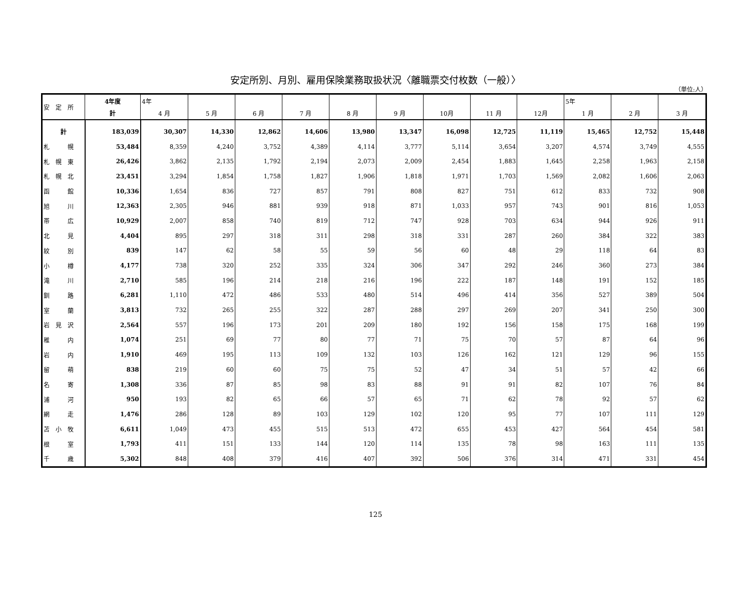安定所別、月別、雇用保険業務取扱状況〈離職票交付枚数（一般）〉
（単位:人）
| 安 定 所 | 4年度 | 4年 | | | | | | | | | 5年 | | |
| --- | --- | --- | --- | --- | --- | --- | --- | --- | --- | --- | --- | --- | --- |
| | 計 | 4 月 | 5 月 | 6 月 | 7 月 | 8 月 | 9 月 | 10月 | 11 月 | 12月 | 1 月 | 2 月 | 3 月 |
| 計 | 183,039 | 30,307 | 14,330 | 12,862 | 14,606 | 13,980 | 13,347 | 16,098 | 12,725 | 11,119 | 15,465 | 12,752 | 15,448 |
| 札 幌 | 53,484 | 8,359 | 4,240 | 3,752 | 4,389 | 4,114 | 3,777 | 5,114 | 3,654 | 3,207 | 4,574 | 3,749 | 4,555 |
| 札 幌 東 | 26,426 | 3,862 | 2,135 | 1,792 | 2,194 | 2,073 | 2,009 | 2,454 | 1,883 | 1,645 | 2,258 | 1,963 | 2,158 |
| 札 幌 北 | 23,451 | 3,294 | 1,854 | 1,758 | 1,827 | 1,906 | 1,818 | 1,971 | 1,703 | 1,569 | 2,082 | 1,606 | 2,063 |
| 函 館 | 10,336 | 1,654 | 836 | 727 | 857 | 791 | 808 | 827 | 751 | 612 | 833 | 732 | 908 |
| 旭 川 | 12,363 | 2,305 | 946 | 881 | 939 | 918 | 871 | 1,033 | 957 | 743 | 901 | 816 | 1,053 |
| 帯 広 | 10,929 | 2,007 | 858 | 740 | 819 | 712 | 747 | 928 | 703 | 634 | 944 | 926 | 911 |
| 北 見 | 4,404 | 895 | 297 | 318 | 311 | 298 | 318 | 331 | 287 | 260 | 384 | 322 | 383 |
| 紋 別 | 839 | 147 | 62 | 58 | 55 | 59 | 56 | 60 | 48 | 29 | 118 | 64 | 83 |
| 小 樽 | 4,177 | 738 | 320 | 252 | 335 | 324 | 306 | 347 | 292 | 246 | 360 | 273 | 384 |
| 滝 川 | 2,710 | 585 | 196 | 214 | 218 | 216 | 196 | 222 | 187 | 148 | 191 | 152 | 185 |
| 釧 路 | 6,281 | 1,110 | 472 | 486 | 533 | 480 | 514 | 496 | 414 | 356 | 527 | 389 | 504 |
| 室 蘭 | 3,813 | 732 | 265 | 255 | 322 | 287 | 288 | 297 | 269 | 207 | 341 | 250 | 300 |
| 岩 見 沢 | 2,564 | 557 | 196 | 173 | 201 | 209 | 180 | 192 | 156 | 158 | 175 | 168 | 199 |
| 稚 内 | 1,074 | 251 | 69 | 77 | 80 | 77 | 71 | 75 | 70 | 57 | 87 | 64 | 96 |
| 岩 内 | 1,910 | 469 | 195 | 113 | 109 | 132 | 103 | 126 | 162 | 121 | 129 | 96 | 155 |
| 留 萌 | 838 | 219 | 60 | 60 | 75 | 75 | 52 | 47 | 34 | 51 | 57 | 42 | 66 |
| 名 寄 | 1,308 | 336 | 87 | 85 | 98 | 83 | 88 | 91 | 91 | 82 | 107 | 76 | 84 |
| 浦 河 | 950 | 193 | 82 | 65 | 66 | 57 | 65 | 71 | 62 | 78 | 92 | 57 | 62 |
| 網 走 | 1,476 | 286 | 128 | 89 | 103 | 129 | 102 | 120 | 95 | 77 | 107 | 111 | 129 |
| 苫 小 牧 | 6,611 | 1,049 | 473 | 455 | 515 | 513 | 472 | 655 | 453 | 427 | 564 | 454 | 581 |
| 根 室 | 1,793 | 411 | 151 | 133 | 144 | 120 | 114 | 135 | 78 | 98 | 163 | 111 | 135 |
| 千 歳 | 5,302 | 848 | 408 | 379 | 416 | 407 | 392 | 506 | 376 | 314 | 471 | 331 | 454 |
125